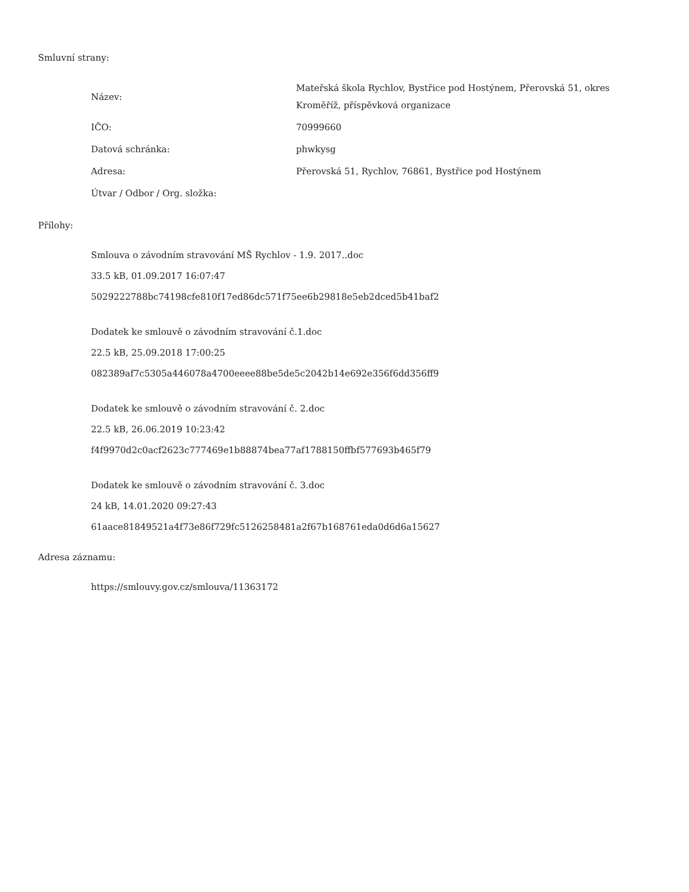Smluvní strany:
| Název: | Mateřská škola Rychlov, Bystřice pod Hostýnem, Přerovská 51, okres Kroměříž, příspěvková organizace |
| IČO: | 70999660 |
| Datová schránka: | phwkysg |
| Adresa: | Přerovská 51, Rychlov, 76861, Bystřice pod Hostýnem |
| Útvar / Odbor / Org. složka: | |
Přílohy:
Smlouva o závodním stravování MŠ Rychlov - 1.9. 2017..doc
33.5 kB, 01.09.2017 16:07:47
5029222788bc74198cfe810f17ed86dc571f75ee6b29818e5eb2dced5b41baf2
Dodatek ke smlouvě o závodním stravování č.1.doc
22.5 kB, 25.09.2018 17:00:25
082389af7c5305a446078a4700eeee88be5de5c2042b14e692e356f6dd356ff9
Dodatek ke smlouvě o závodním stravování č. 2.doc
22.5 kB, 26.06.2019 10:23:42
f4f9970d2c0acf2623c777469e1b88874bea77af1788150ffbf577693b465f79
Dodatek ke smlouvě o závodním stravování č. 3.doc
24 kB, 14.01.2020 09:27:43
61aace81849521a4f73e86f729fc5126258481a2f67b168761eda0d6d6a15627
Adresa záznamu:
https://smlouvy.gov.cz/smlouva/11363172